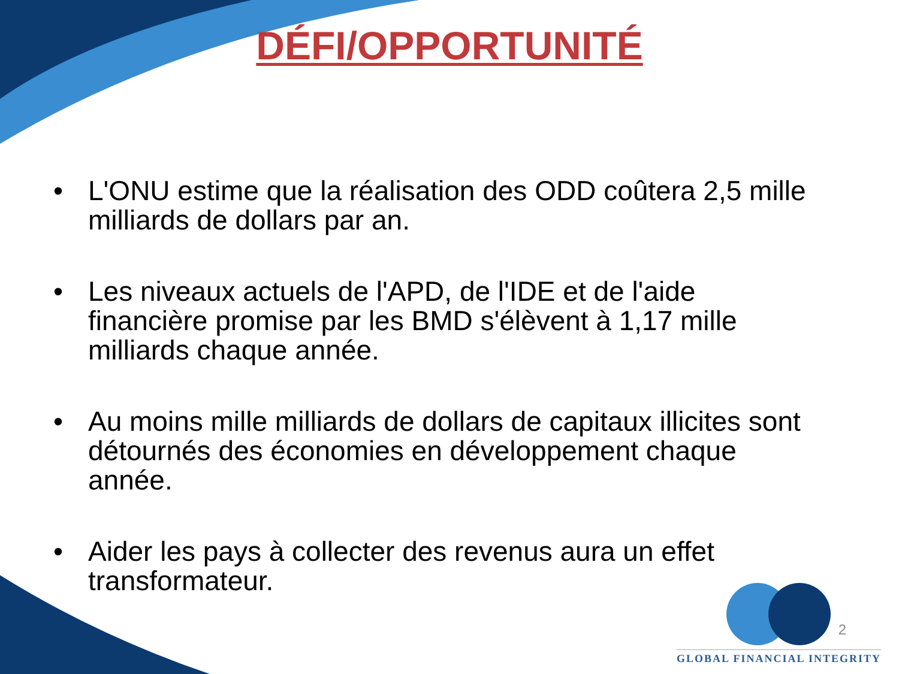DÉFI/OPPORTUNITÉ
• L'ONU estime que la réalisation des ODD coûtera 2,5 mille milliards de dollars par an.
• Les niveaux actuels de l'APD, de l'IDE et de l'aide financière promise par les BMD s'élèvent à 1,17 mille milliards chaque année.
• Au moins mille milliards de dollars de capitaux illicites sont détournés des économies en développement chaque année.
• Aider les pays à collecter des revenus aura un effet transformateur.
GLOBAL FINANCIAL INTEGRITY
2